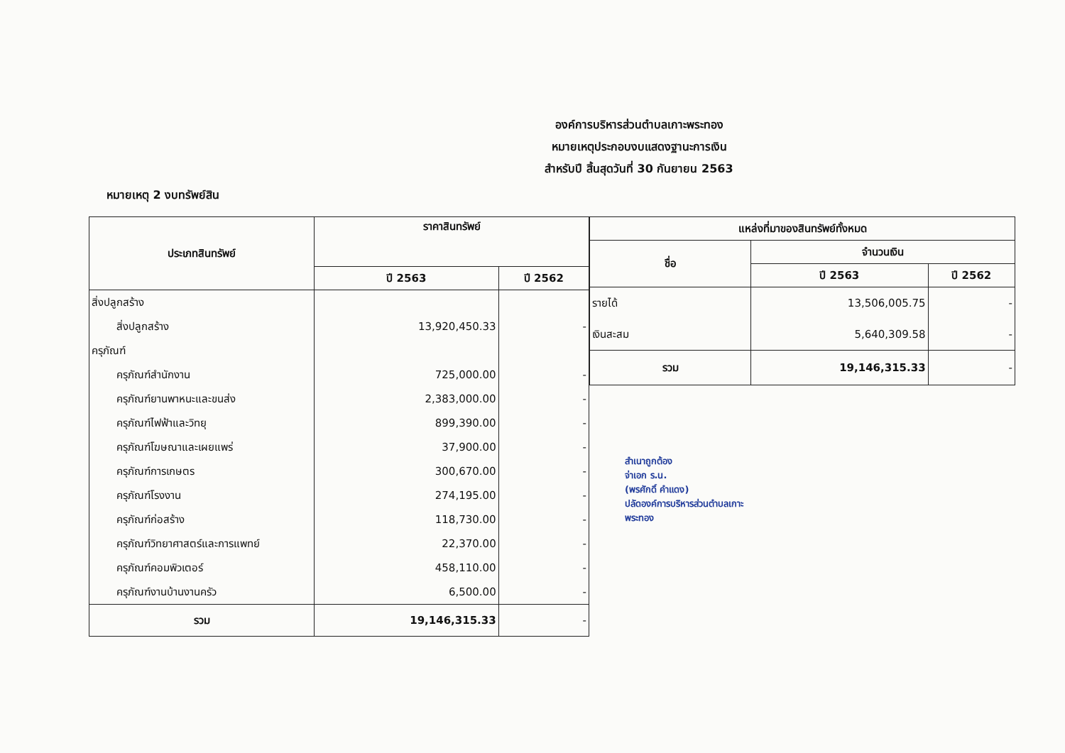องค์การบริหารส่วนตำบลเกาะพระทอง
หมายเหตุประกอบงบแสดงฐานะการเงิน
สำหรับปี สิ้นสุดวันที่ 30 กันยายน 2563
หมายเหตุ 2 งบทรัพย์สิน
| ประเภทสินทรัพย์ | ราคาสินทรัพย์ | |
| --- | --- | --- |
| | ปี 2563 | ปี 2562 |
| สิ่งปลูกสร้าง | | |
| สิ่งปลูกสร้าง | 13,920,450.33 | - |
| ครุภัณฑ์ | | |
| ครุภัณฑ์สำนักงาน | 725,000.00 | - |
| ครุภัณฑ์ยานพาหนะและขนส่ง | 2,383,000.00 | - |
| ครุภัณฑ์ไฟฟ้าและวิทยุ | 899,390.00 | - |
| ครุภัณฑ์โฆษณาและเผยแพร่ | 37,900.00 | - |
| ครุภัณฑ์การเกษตร | 300,670.00 | - |
| ครุภัณฑ์โรงงาน | 274,195.00 | - |
| ครุภัณฑ์ก่อสร้าง | 118,730.00 | - |
| ครุภัณฑ์วิทยาศาสตร์และการแพทย์ | 22,370.00 | - |
| ครุภัณฑ์คอมพิวเตอร์ | 458,110.00 | - |
| ครุภัณฑ์งานบ้านงานครัว | 6,500.00 | - |
| รวม | 19,146,315.33 | - |
| แหล่งที่มาของสินทรัพย์ทั้งหมด | | |
| --- | --- | --- |
| ชื่อ | จำนวนเงิน | |
| | ปี 2563 | ปี 2562 |
| รายได้ | 13,506,005.75 | - |
| เงินสะสม | 5,640,309.58 | - |
| รวม | 19,146,315.33 | - |
สำเนาถูกต้อง
จ่าเอก ร.น.
(พรศักดิ์ คำแดง)
ปลัดองค์การบริหารส่วนตำบลเกาะพระทอง